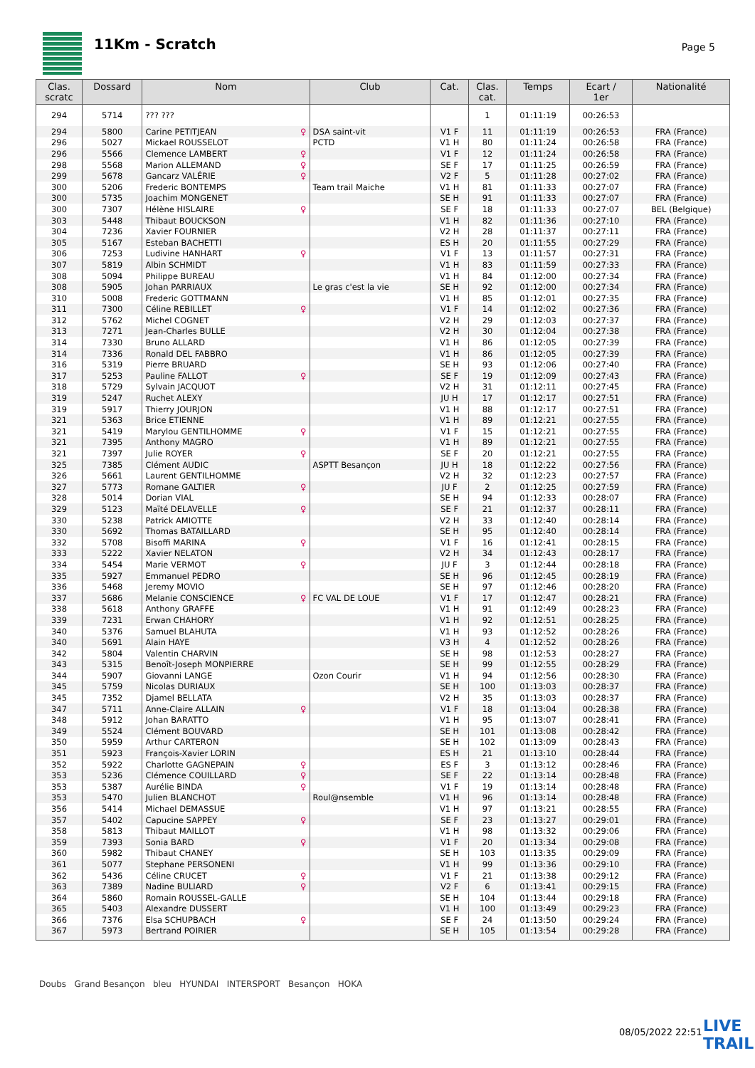11Km - Scratch Page 5
| Clas. scratc | Dossard | Nom | Club | Cat. | Clas. cat. | Temps | Ecart / 1er | Nationalité |
| --- | --- | --- | --- | --- | --- | --- | --- | --- |
| 294 | 5714 | ??? ??? | | | 1 | 01:11:19 | 00:26:53 | |
| 294 | 5800 | Carine PETITJEAN ♀ | DSA saint-vit | V1 F | 11 | 01:11:19 | 00:26:53 | FRA (France) |
| 296 | 5027 | Mickael ROUSSELOT | PCTD | V1 H | 80 | 01:11:24 | 00:26:58 | FRA (France) |
| 296 | 5566 | Clemence LAMBERT ♀ | | V1 F | 12 | 01:11:24 | 00:26:58 | FRA (France) |
| 298 | 5568 | Marion ALLEMAND ♀ | | SE F | 17 | 01:11:25 | 00:26:59 | FRA (France) |
| 299 | 5678 | Gancarz VALÉRIE ♀ | | V2 F | 5 | 01:11:28 | 00:27:02 | FRA (France) |
| 300 | 5206 | Frederic BONTEMPS | Team trail Maiche | V1 H | 81 | 01:11:33 | 00:27:07 | FRA (France) |
| 300 | 5735 | Joachim MONGENET | | SE H | 91 | 01:11:33 | 00:27:07 | FRA (France) |
| 300 | 7307 | Hélène HISLAIRE ♀ | | SE F | 18 | 01:11:33 | 00:27:07 | BEL (Belgique) |
| 303 | 5448 | Thibaut BOUCKSON | | V1 H | 82 | 01:11:36 | 00:27:10 | FRA (France) |
| 304 | 7236 | Xavier FOURNIER | | V2 H | 28 | 01:11:37 | 00:27:11 | FRA (France) |
| 305 | 5167 | Esteban BACHETTI | | ES H | 20 | 01:11:55 | 00:27:29 | FRA (France) |
| 306 | 7253 | Ludivine HANHART ♀ | | V1 F | 13 | 01:11:57 | 00:27:31 | FRA (France) |
| 307 | 5819 | Albin SCHMIDT | | V1 H | 83 | 01:11:59 | 00:27:33 | FRA (France) |
| 308 | 5094 | Philippe BUREAU | | V1 H | 84 | 01:12:00 | 00:27:34 | FRA (France) |
| 308 | 5905 | Johan PARRIAUX | Le gras c'est la vie | SE H | 92 | 01:12:00 | 00:27:34 | FRA (France) |
| 310 | 5008 | Frederic GOTTMANN | | V1 H | 85 | 01:12:01 | 00:27:35 | FRA (France) |
| 311 | 7300 | Céline REBILLET ♀ | | V1 F | 14 | 01:12:02 | 00:27:36 | FRA (France) |
| 312 | 5762 | Michel COGNET | | V2 H | 29 | 01:12:03 | 00:27:37 | FRA (France) |
| 313 | 7271 | Jean-Charles BULLE | | V2 H | 30 | 01:12:04 | 00:27:38 | FRA (France) |
| 314 | 7330 | Bruno ALLARD | | V1 H | 86 | 01:12:05 | 00:27:39 | FRA (France) |
| 314 | 7336 | Ronald DEL FABBRO | | V1 H | 86 | 01:12:05 | 00:27:39 | FRA (France) |
| 316 | 5319 | Pierre BRUARD | | SE H | 93 | 01:12:06 | 00:27:40 | FRA (France) |
| 317 | 5253 | Pauline FALLOT ♀ | | SE F | 19 | 01:12:09 | 00:27:43 | FRA (France) |
| 318 | 5729 | Sylvain JACQUOT | | V2 H | 31 | 01:12:11 | 00:27:45 | FRA (France) |
| 319 | 5247 | Ruchet ALEXY | | JU H | 17 | 01:12:17 | 00:27:51 | FRA (France) |
| 319 | 5917 | Thierry JOURJON | | V1 H | 88 | 01:12:17 | 00:27:51 | FRA (France) |
| 321 | 5363 | Brice ETIENNE | | V1 H | 89 | 01:12:21 | 00:27:55 | FRA (France) |
| 321 | 5419 | Marylou GENTILHOMME ♀ | | V1 F | 15 | 01:12:21 | 00:27:55 | FRA (France) |
| 321 | 7395 | Anthony MAGRO | | V1 H | 89 | 01:12:21 | 00:27:55 | FRA (France) |
| 321 | 7397 | Julie ROYER ♀ | | SE F | 20 | 01:12:21 | 00:27:55 | FRA (France) |
| 325 | 7385 | Clément AUDIC | ASPTT Besançon | JU H | 18 | 01:12:22 | 00:27:56 | FRA (France) |
| 326 | 5661 | Laurent GENTILHOMME | | V2 H | 32 | 01:12:23 | 00:27:57 | FRA (France) |
| 327 | 5773 | Romane GALTIER ♀ | | JU F | 2 | 01:12:25 | 00:27:59 | FRA (France) |
| 328 | 5014 | Dorian VIAL | | SE H | 94 | 01:12:33 | 00:28:07 | FRA (France) |
| 329 | 5123 | Maïté DELAVELLE ♀ | | SE F | 21 | 01:12:37 | 00:28:11 | FRA (France) |
| 330 | 5238 | Patrick AMIOTTE | | V2 H | 33 | 01:12:40 | 00:28:14 | FRA (France) |
| 330 | 5692 | Thomas BATAILLARD | | SE H | 95 | 01:12:40 | 00:28:14 | FRA (France) |
| 332 | 5708 | Bisoffi MARINA ♀ | | V1 F | 16 | 01:12:41 | 00:28:15 | FRA (France) |
| 333 | 5222 | Xavier NELATON | | V2 H | 34 | 01:12:43 | 00:28:17 | FRA (France) |
| 334 | 5454 | Marie VERMOT ♀ | | JU F | 3 | 01:12:44 | 00:28:18 | FRA (France) |
| 335 | 5927 | Emmanuel PEDRO | | SE H | 96 | 01:12:45 | 00:28:19 | FRA (France) |
| 336 | 5468 | Jeremy MOVIO | | SE H | 97 | 01:12:46 | 00:28:20 | FRA (France) |
| 337 | 5686 | Melanie CONSCIENCE ♀ | FC VAL DE LOUE | V1 F | 17 | 01:12:47 | 00:28:21 | FRA (France) |
| 338 | 5618 | Anthony GRAFFE | | V1 H | 91 | 01:12:49 | 00:28:23 | FRA (France) |
| 339 | 7231 | Erwan CHAHORY | | V1 H | 92 | 01:12:51 | 00:28:25 | FRA (France) |
| 340 | 5376 | Samuel BLAHUTA | | V1 H | 93 | 01:12:52 | 00:28:26 | FRA (France) |
| 340 | 5691 | Alain HAYE | | V3 H | 4 | 01:12:52 | 00:28:26 | FRA (France) |
| 342 | 5804 | Valentin CHARVIN | | SE H | 98 | 01:12:53 | 00:28:27 | FRA (France) |
| 343 | 5315 | Benoît-Joseph MONPIERRE | | SE H | 99 | 01:12:55 | 00:28:29 | FRA (France) |
| 344 | 5907 | Giovanni LANGE | Ozon Courir | V1 H | 94 | 01:12:56 | 00:28:30 | FRA (France) |
| 345 | 5759 | Nicolas DURIAUX | | SE H | 100 | 01:13:03 | 00:28:37 | FRA (France) |
| 345 | 7352 | Djamel BELLATA | | V2 H | 35 | 01:13:03 | 00:28:37 | FRA (France) |
| 347 | 5711 | Anne-Claire ALLAIN ♀ | | V1 F | 18 | 01:13:04 | 00:28:38 | FRA (France) |
| 348 | 5912 | Johan BARATTO | | V1 H | 95 | 01:13:07 | 00:28:41 | FRA (France) |
| 349 | 5524 | Clément BOUVARD | | SE H | 101 | 01:13:08 | 00:28:42 | FRA (France) |
| 350 | 5959 | Arthur CARTERON | | SE H | 102 | 01:13:09 | 00:28:43 | FRA (France) |
| 351 | 5923 | François-Xavier LORIN | | ES H | 21 | 01:13:10 | 00:28:44 | FRA (France) |
| 352 | 5922 | Charlotte GAGNEPAIN ♀ | | ES F | 3 | 01:13:12 | 00:28:46 | FRA (France) |
| 353 | 5236 | Clémence COUILLARD ♀ | | SE F | 22 | 01:13:14 | 00:28:48 | FRA (France) |
| 353 | 5387 | Aurélie BINDA ♀ | | V1 F | 19 | 01:13:14 | 00:28:48 | FRA (France) |
| 353 | 5470 | Julien BLANCHOT | Roul@nsemble | V1 H | 96 | 01:13:14 | 00:28:48 | FRA (France) |
| 356 | 5414 | Michael DEMASSUE | | V1 H | 97 | 01:13:21 | 00:28:55 | FRA (France) |
| 357 | 5402 | Capucine SAPPEY ♀ | | SE F | 23 | 01:13:27 | 00:29:01 | FRA (France) |
| 358 | 5813 | Thibaut MAILLOT | | V1 H | 98 | 01:13:32 | 00:29:06 | FRA (France) |
| 359 | 7393 | Sonia BARD ♀ | | V1 F | 20 | 01:13:34 | 00:29:08 | FRA (France) |
| 360 | 5982 | Thibaut CHANEY | | SE H | 103 | 01:13:35 | 00:29:09 | FRA (France) |
| 361 | 5077 | Stephane PERSONENI | | V1 H | 99 | 01:13:36 | 00:29:10 | FRA (France) |
| 362 | 5436 | Céline CRUCET ♀ | | V1 F | 21 | 01:13:38 | 00:29:12 | FRA (France) |
| 363 | 7389 | Nadine BULIARD ♀ | | V2 F | 6 | 01:13:41 | 00:29:15 | FRA (France) |
| 364 | 5860 | Romain ROUSSEL-GALLE | | SE H | 104 | 01:13:44 | 00:29:18 | FRA (France) |
| 365 | 5403 | Alexandre DUSSERT | | V1 H | 100 | 01:13:49 | 00:29:23 | FRA (France) |
| 366 | 7376 | Elsa SCHUPBACH ♀ | | SE F | 24 | 01:13:50 | 00:29:24 | FRA (France) |
| 367 | 5973 | Bertrand POIRIER | | SE H | 105 | 01:13:54 | 00:29:28 | FRA (France) |
Doubs Grand Besançon bleu HYUNDAI INTERSPORT Besançon HOKA
08/05/2022 22:51
LIVE
TRAIL